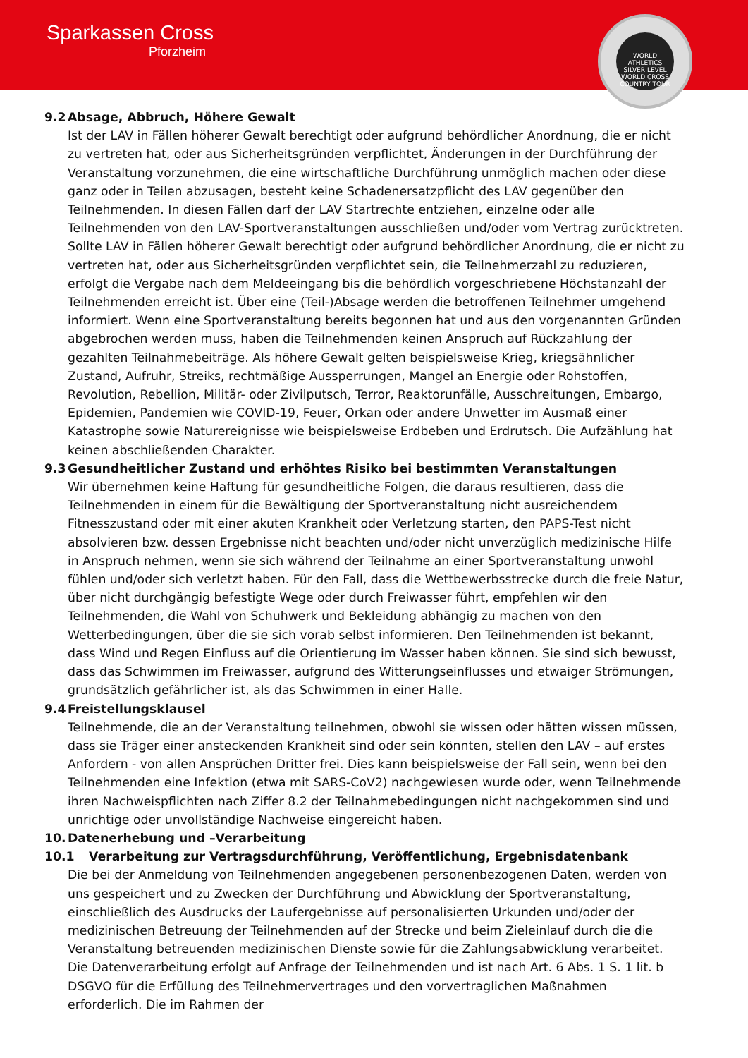Sparkassen Cross
Pforzheim
WORLD
ATHLETICS
SILVER LEVEL
WORLD CROSS COUNTRY TOUR
9.2 Absage, Abbruch, Höhere Gewalt
Ist der LAV in Fällen höherer Gewalt berechtigt oder aufgrund behördlicher Anordnung, die er nicht zu vertreten hat, oder aus Sicherheitsgründen verpflichtet, Änderungen in der Durchführung der Veranstaltung vorzunehmen, die eine wirtschaftliche Durchführung unmöglich machen oder diese ganz oder in Teilen abzusagen, besteht keine Schadenersatzpflicht des LAV gegenüber den Teilnehmenden. In diesen Fällen darf der LAV Startrechte entziehen, einzelne oder alle Teilnehmenden von den LAV-Sportveranstaltungen ausschließen und/oder vom Vertrag zurücktreten. Sollte LAV in Fällen höherer Gewalt berechtigt oder aufgrund behördlicher Anordnung, die er nicht zu vertreten hat, oder aus Sicherheitsgründen verpflichtet sein, die Teilnehmerzahl zu reduzieren, erfolgt die Vergabe nach dem Meldeeingang bis die behördlich vorgeschriebene Höchstanzahl der Teilnehmenden erreicht ist. Über eine (Teil-)Absage werden die betroffenen Teilnehmer umgehend informiert. Wenn eine Sportveranstaltung bereits begonnen hat und aus den vorgenannten Gründen abgebrochen werden muss, haben die Teilnehmenden keinen Anspruch auf Rückzahlung der gezahlten Teilnahmebeiträge. Als höhere Gewalt gelten beispielsweise Krieg, kriegsähnlicher Zustand, Aufruhr, Streiks, rechtmäßige Aussperrungen, Mangel an Energie oder Rohstoffen, Revolution, Rebellion, Militär- oder Zivilputsch, Terror, Reaktorunfälle, Ausschreitungen, Embargo, Epidemien, Pandemien wie COVID-19, Feuer, Orkan oder andere Unwetter im Ausmaß einer Katastrophe sowie Naturereignisse wie beispielsweise Erdbeben und Erdrutsch. Die Aufzählung hat keinen abschließenden Charakter.
9.3 Gesundheitlicher Zustand und erhöhtes Risiko bei bestimmten Veranstaltungen
Wir übernehmen keine Haftung für gesundheitliche Folgen, die daraus resultieren, dass die Teilnehmenden in einem für die Bewältigung der Sportveranstaltung nicht ausreichendem Fitnesszustand oder mit einer akuten Krankheit oder Verletzung starten, den PAPS-Test nicht absolvieren bzw. dessen Ergebnisse nicht beachten und/oder nicht unverzüglich medizinische Hilfe in Anspruch nehmen, wenn sie sich während der Teilnahme an einer Sportveranstaltung unwohl fühlen und/oder sich verletzt haben. Für den Fall, dass die Wettbewerbsstrecke durch die freie Natur, über nicht durchgängig befestigte Wege oder durch Freiwasser führt, empfehlen wir den Teilnehmenden, die Wahl von Schuhwerk und Bekleidung abhängig zu machen von den Wetterbedingungen, über die sie sich vorab selbst informieren. Den Teilnehmenden ist bekannt, dass Wind und Regen Einfluss auf die Orientierung im Wasser haben können. Sie sind sich bewusst, dass das Schwimmen im Freiwasser, aufgrund des Witterungseinflusses und etwaiger Strömungen, grundsätzlich gefährlicher ist, als das Schwimmen in einer Halle.
9.4 Freistellungsklausel
Teilnehmende, die an der Veranstaltung teilnehmen, obwohl sie wissen oder hätten wissen müssen, dass sie Träger einer ansteckenden Krankheit sind oder sein könnten, stellen den LAV – auf erstes Anfordern - von allen Ansprüchen Dritter frei. Dies kann beispielsweise der Fall sein, wenn bei den Teilnehmenden eine Infektion (etwa mit SARS-CoV2) nachgewiesen wurde oder, wenn Teilnehmende ihren Nachweispflichten nach Ziffer 8.2 der Teilnahmebedingungen nicht nachgekommen sind und unrichtige oder unvollständige Nachweise eingereicht haben.
10. Datenerhebung und –Verarbeitung
10.1 Verarbeitung zur Vertragsdurchführung, Veröffentlichung, Ergebnisdatenbank
Die bei der Anmeldung von Teilnehmenden angegebenen personenbezogenen Daten, werden von uns gespeichert und zu Zwecken der Durchführung und Abwicklung der Sportveranstaltung, einschließlich des Ausdrucks der Laufergebnisse auf personalisierten Urkunden und/oder der medizinischen Betreuung der Teilnehmenden auf der Strecke und beim Zieleinlauf durch die die Veranstaltung betreuenden medizinischen Dienste sowie für die Zahlungsabwicklung verarbeitet. Die Datenverarbeitung erfolgt auf Anfrage der Teilnehmenden und ist nach Art. 6 Abs. 1 S. 1 lit. b DSGVO für die Erfüllung des Teilnehmervertrages und den vorvertraglichen Maßnahmen erforderlich. Die im Rahmen der